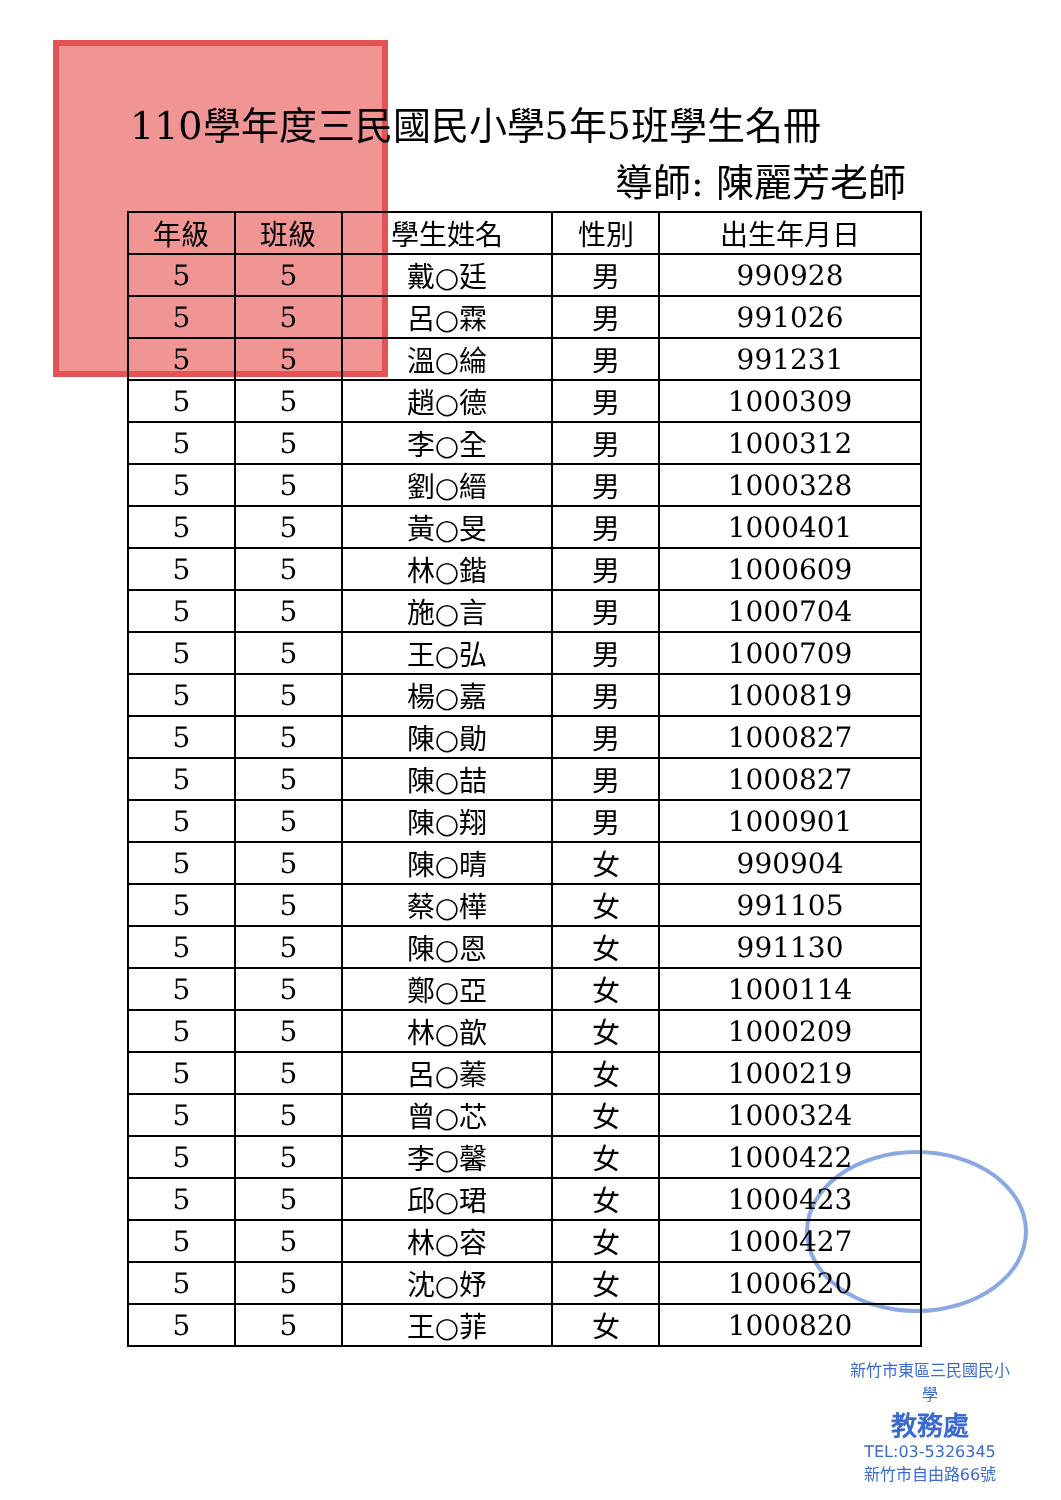110學年度三民國民小學5年5班學生名冊
導師: 陳麗芳老師
| 年級 | 班級 | 學生姓名 | 性別 | 出生年月日 |
| --- | --- | --- | --- | --- |
| 5 | 5 | 戴○廷 | 男 | 990928 |
| 5 | 5 | 呂○霖 | 男 | 991026 |
| 5 | 5 | 溫○綸 | 男 | 991231 |
| 5 | 5 | 趙○德 | 男 | 1000309 |
| 5 | 5 | 李○全 | 男 | 1000312 |
| 5 | 5 | 劉○縉 | 男 | 1000328 |
| 5 | 5 | 黃○旻 | 男 | 1000401 |
| 5 | 5 | 林○鍇 | 男 | 1000609 |
| 5 | 5 | 施○言 | 男 | 1000704 |
| 5 | 5 | 王○弘 | 男 | 1000709 |
| 5 | 5 | 楊○嘉 | 男 | 1000819 |
| 5 | 5 | 陳○勛 | 男 | 1000827 |
| 5 | 5 | 陳○喆 | 男 | 1000827 |
| 5 | 5 | 陳○翔 | 男 | 1000901 |
| 5 | 5 | 陳○晴 | 女 | 990904 |
| 5 | 5 | 蔡○樺 | 女 | 991105 |
| 5 | 5 | 陳○恩 | 女 | 991130 |
| 5 | 5 | 鄭○亞 | 女 | 1000114 |
| 5 | 5 | 林○歆 | 女 | 1000209 |
| 5 | 5 | 呂○蓁 | 女 | 1000219 |
| 5 | 5 | 曾○芯 | 女 | 1000324 |
| 5 | 5 | 李○馨 | 女 | 1000422 |
| 5 | 5 | 邱○珺 | 女 | 1000423 |
| 5 | 5 | 林○容 | 女 | 1000427 |
| 5 | 5 | 沈○妤 | 女 | 1000620 |
| 5 | 5 | 王○菲 | 女 | 1000820 |
新竹市東區三民國民小學
教務處
TEL:03-5326345
新竹市自由路66號